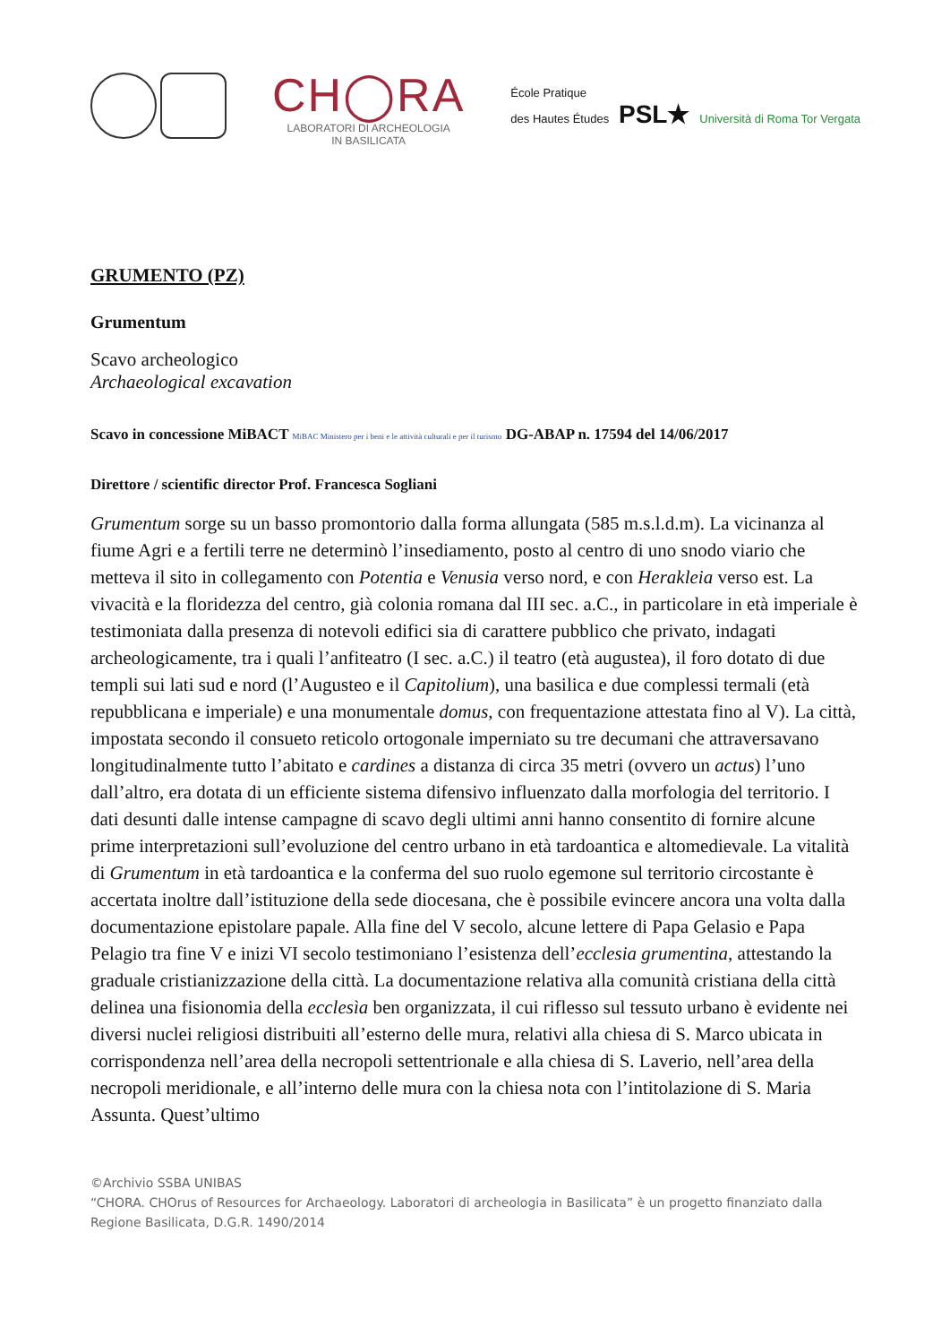CH◯RA
LABORATORI DI ARCHEOLOGIA
IN BASILICATA
École Pratique
des Hautes Études PSL★ Università di Roma Tor Vergata
GRUMENTO (PZ)
Grumentum
Scavo archeologico
Archaeological excavation
Scavo in concessione MiBACT MiBAC Ministero per i beni e le attività culturali e per il turismo DG-ABAP n. 17594 del 14/06/2017
Direttore / scientific director Prof. Francesca Sogliani
Grumentum sorge su un basso promontorio dalla forma allungata (585 m.s.l.d.m). La vicinanza al fiume Agri e a fertili terre ne determinò l’insediamento, posto al centro di uno snodo viario che metteva il sito in collegamento con Potentia e Venusia verso nord, e con Herakleia verso est. La vivacità e la floridezza del centro, già colonia romana dal III sec. a.C., in particolare in età imperiale è testimoniata dalla presenza di notevoli edifici sia di carattere pubblico che privato, indagati archeologicamente, tra i quali l’anfiteatro (I sec. a.C.) il teatro (età augustea), il foro dotato di due templi sui lati sud e nord (l’Augusteo e il Capitolium), una basilica e due complessi termali (età repubblicana e imperiale) e una monumentale domus, con frequentazione attestata fino al V). La città, impostata secondo il consueto reticolo ortogonale imperniato su tre decumani che attraversavano longitudinalmente tutto l’abitato e cardines a distanza di circa 35 metri (ovvero un actus) l’uno dall’altro, era dotata di un efficiente sistema difensivo influenzato dalla morfologia del territorio. I dati desunti dalle intense campagne di scavo degli ultimi anni hanno consentito di fornire alcune prime interpretazioni sull’evoluzione del centro urbano in età tardoantica e altomedievale. La vitalità di Grumentum in età tardoantica e la conferma del suo ruolo egemone sul territorio circostante è accertata inoltre dall’istituzione della sede diocesana, che è possibile evincere ancora una volta dalla documentazione epistolare papale. Alla fine del V secolo, alcune lettere di Papa Gelasio e Papa Pelagio tra fine V e inizi VI secolo testimoniano l’esistenza dell’ecclesia grumentina, attestando la graduale cristianizzazione della città. La documentazione relativa alla comunità cristiana della città delinea una fisionomia della ecclesìa ben organizzata, il cui riflesso sul tessuto urbano è evidente nei diversi nuclei religiosi distribuiti all’esterno delle mura, relativi alla chiesa di S. Marco ubicata in corrispondenza nell’area della necropoli settentrionale e alla chiesa di S. Laverio, nell’area della necropoli meridionale, e all’interno delle mura con la chiesa nota con l’intitolazione di S. Maria Assunta. Quest’ultimo
©Archivio SSBA UNIBAS
“CHORA. CHOrus of Resources for Archaeology. Laboratori di archeologia in Basilicata” è un progetto finanziato dalla Regione Basilicata, D.G.R. 1490/2014